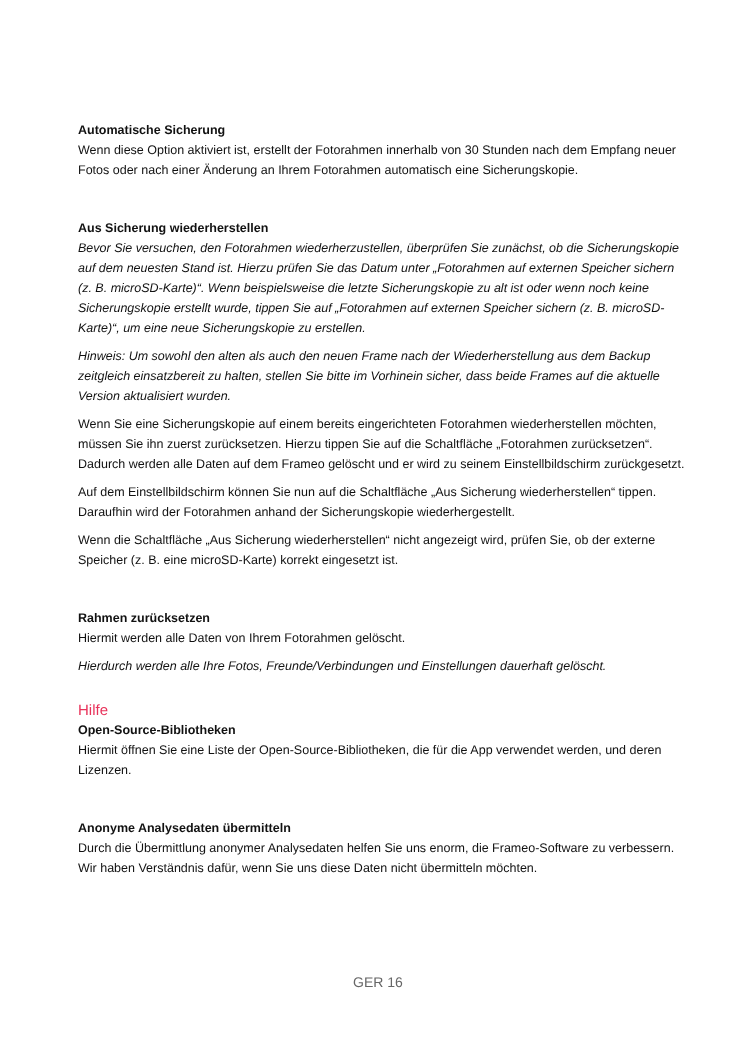Automatische Sicherung
Wenn diese Option aktiviert ist, erstellt der Fotorahmen innerhalb von 30 Stunden nach dem Empfang neuer Fotos oder nach einer Änderung an Ihrem Fotorahmen automatisch eine Sicherungskopie.
Aus Sicherung wiederherstellen
Bevor Sie versuchen, den Fotorahmen wiederherzustellen, überprüfen Sie zunächst, ob die Sicherungskopie auf dem neuesten Stand ist. Hierzu prüfen Sie das Datum unter „Fotorahmen auf externen Speicher sichern (z. B. microSD-Karte)“. Wenn beispielsweise die letzte Sicherungskopie zu alt ist oder wenn noch keine Sicherungskopie erstellt wurde, tippen Sie auf „Fotorahmen auf externen Speicher sichern (z. B. microSD-Karte)“, um eine neue Sicherungskopie zu erstellen.
Hinweis: Um sowohl den alten als auch den neuen Frame nach der Wiederherstellung aus dem Backup zeitgleich einsatzbereit zu halten, stellen Sie bitte im Vorhinein sicher, dass beide Frames auf die aktuelle Version aktualisiert wurden.
Wenn Sie eine Sicherungskopie auf einem bereits eingerichteten Fotorahmen wiederherstellen möchten, müssen Sie ihn zuerst zurücksetzen. Hierzu tippen Sie auf die Schaltfläche „Fotorahmen zurücksetzen“. Dadurch werden alle Daten auf dem Frameo gelöscht und er wird zu seinem Einstellbildschirm zurückgesetzt.
Auf dem Einstellbildschirm können Sie nun auf die Schaltfläche „Aus Sicherung wiederherstellen“ tippen. Daraufhin wird der Fotorahmen anhand der Sicherungskopie wiederhergestellt.
Wenn die Schaltfläche „Aus Sicherung wiederherstellen“ nicht angezeigt wird, prüfen Sie, ob der externe Speicher (z. B. eine microSD-Karte) korrekt eingesetzt ist.
Rahmen zurücksetzen
Hiermit werden alle Daten von Ihrem Fotorahmen gelöscht.
Hierdurch werden alle Ihre Fotos, Freunde/Verbindungen und Einstellungen dauerhaft gelöscht.
Hilfe
Open-Source-Bibliotheken
Hiermit öffnen Sie eine Liste der Open-Source-Bibliotheken, die für die App verwendet werden, und deren Lizenzen.
Anonyme Analysedaten übermitteln
Durch die Übermittlung anonymer Analysedaten helfen Sie uns enorm, die Frameo-Software zu verbessern. Wir haben Verständnis dafür, wenn Sie uns diese Daten nicht übermitteln möchten.
GER 16